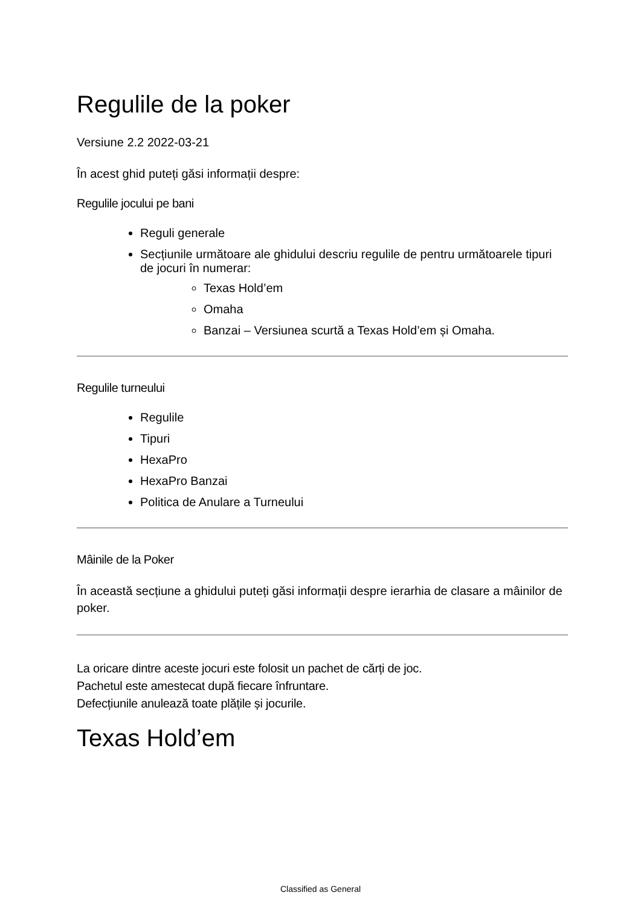Regulile de la poker
Versiune 2.2 2022-03-21
În acest ghid puteți găsi informații despre:
Regulile jocului pe bani
Reguli generale
Secțiunile următoare ale ghidului descriu regulile de pentru următoarele tipuri de jocuri în numerar:
Texas Hold’em
Omaha
Banzai – Versiunea scurtă a Texas Hold’em și Omaha.
Regulile turneului
Regulile
Tipuri
HexaPro
HexaPro Banzai
Politica de Anulare a Turneului
Mâinile de la Poker
În această secțiune a ghidului puteți găsi informații despre ierarhia de clasare a mâinilor de poker.
La oricare dintre aceste jocuri este folosit un pachet de cărți de joc.
Pachetul este amestecat după fiecare înfruntare.
Defecțiunile anulează toate plățile și jocurile.
Texas Hold’em
Classified as General